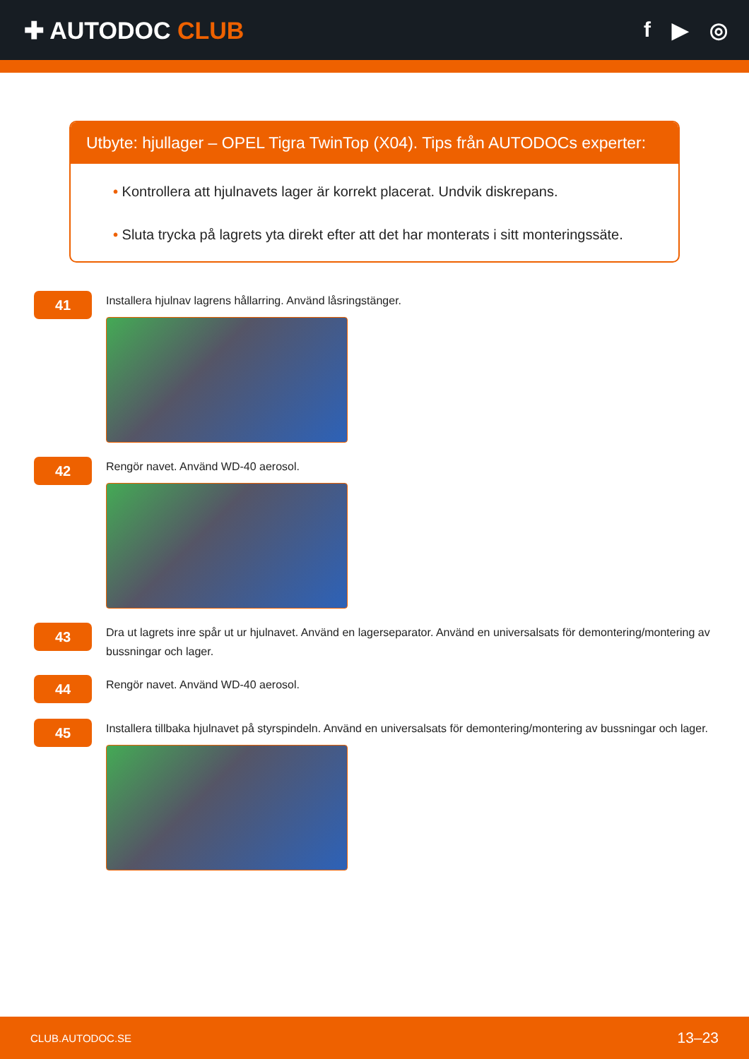✚ AUTODOC CLUB f ▶ ◎
Utbyte: hjullager – OPEL Tigra TwinTop (X04). Tips från AUTODOCs experter:
• Kontrollera att hjulnavets lager är korrekt placerat. Undvik diskrepans.
• Sluta trycka på lagrets yta direkt efter att det har monterats i sitt monteringssäte.
41
Installera hjulnav lagrens hållarring. Använd låsringstänger.
42
Rengör navet. Använd WD-40 aerosol.
43
Dra ut lagrets inre spår ut ur hjulnavet. Använd en lagerseparator. Använd en universalsats för demontering/montering av bussningar och lager.
44
Rengör navet. Använd WD-40 aerosol.
45
Installera tillbaka hjulnavet på styrspindeln. Använd en universalsats för demontering/montering av bussningar och lager.
CLUB.AUTODOC.SE 13–23